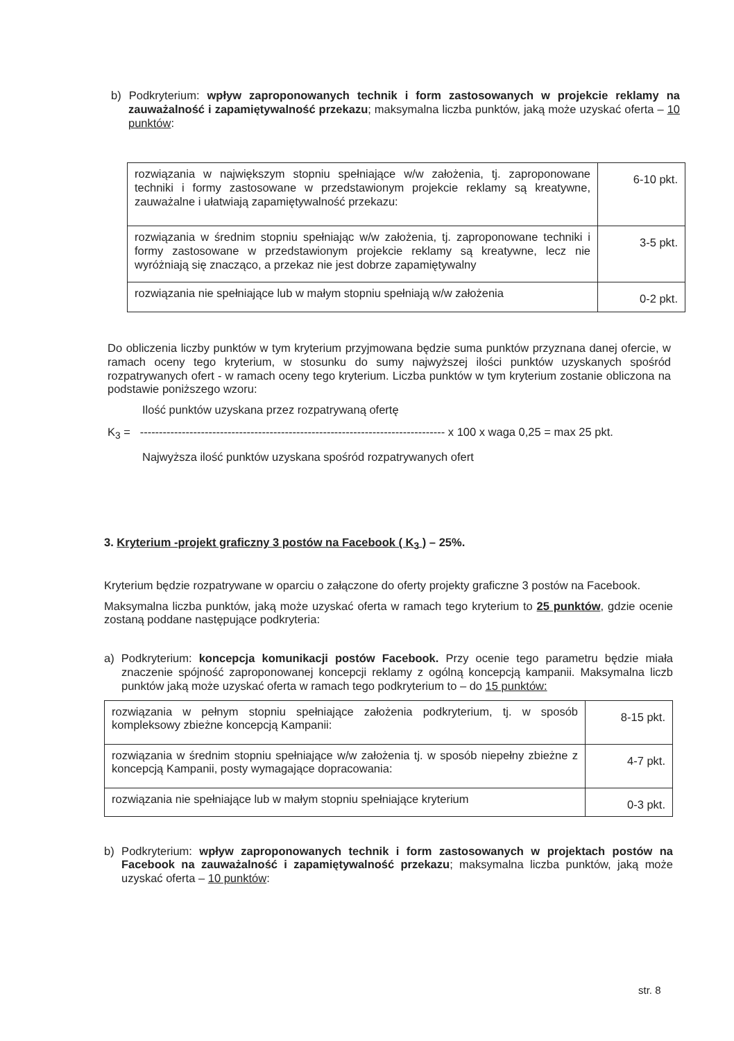b) Podkryterium: wpływ zaproponowanych technik i form zastosowanych w projekcie reklamy na zauważalność i zapamiętywalność przekazu; maksymalna liczba punktów, jaką może uzyskać oferta – 10 punktów:
| rozwiązania w największym stopniu spełniające w/w założenia, tj. zaproponowane techniki i formy zastosowane w przedstawionym projekcie reklamy są kreatywne, zauważalne i ułatwiają zapamiętywalność przekazu: | 6-10 pkt. |
| rozwiązania w średnim stopniu spełniając w/w założenia, tj. zaproponowane techniki i formy zastosowane w przedstawionym projekcie reklamy są kreatywne, lecz nie wyróżniają się znacząco, a przekaz nie jest dobrze zapamiętywalny | 3-5 pkt. |
| rozwiązania nie spełniające lub w małym stopniu spełniają w/w założenia | 0-2 pkt. |
Do obliczenia liczby punktów w tym kryterium przyjmowana będzie suma punktów przyznana danej ofercie, w ramach oceny tego kryterium, w stosunku do sumy najwyższej ilości punktów uzyskanych spośród rozpatrywanych ofert - w ramach oceny tego kryterium. Liczba punktów w tym kryterium zostanie obliczona na podstawie poniższego wzoru:
Ilość punktów uzyskana przez rozpatrywaną ofertę
K<sub>3</sub> = -------------------------------------------------------------------------------- x 100 x waga 0,25 = max 25 pkt.
Najwyższa ilość punktów uzyskana spośród rozpatrywanych ofert
3. Kryterium -projekt graficzny 3 postów na Facebook ( K<sub>3</sub> ) – 25%.
Kryterium będzie rozpatrywane w oparciu o załączone do oferty projekty graficzne 3 postów na Facebook.
Maksymalna liczba punktów, jaką może uzyskać oferta w ramach tego kryterium to 25 punktów, gdzie ocenie zostaną poddane następujące podkryteria:
a) Podkryterium: koncepcja komunikacji postów Facebook. Przy ocenie tego parametru będzie miała znaczenie spójność zaproponowanej koncepcji reklamy z ogólną koncepcją kampanii. Maksymalna liczb punktów jaką może uzyskać oferta w ramach tego podkryterium to – do 15 punktów:
| rozwiązania w pełnym stopniu spełniające założenia podkryterium, tj. w sposób kompleksowy zbieżne koncepcją Kampanii: | 8-15 pkt. |
| rozwiązania w średnim stopniu spełniające w/w założenia tj. w sposób niepełny zbieżne z koncepcją Kampanii, posty wymagające dopracowania: | 4-7 pkt. |
| rozwiązania nie spełniające lub w małym stopniu spełniające kryterium | 0-3 pkt. |
b) Podkryterium: wpływ zaproponowanych technik i form zastosowanych w projektach postów na Facebook na zauważalność i zapamiętywalność przekazu; maksymalna liczba punktów, jaką może uzyskać oferta – 10 punktów:
str. 8